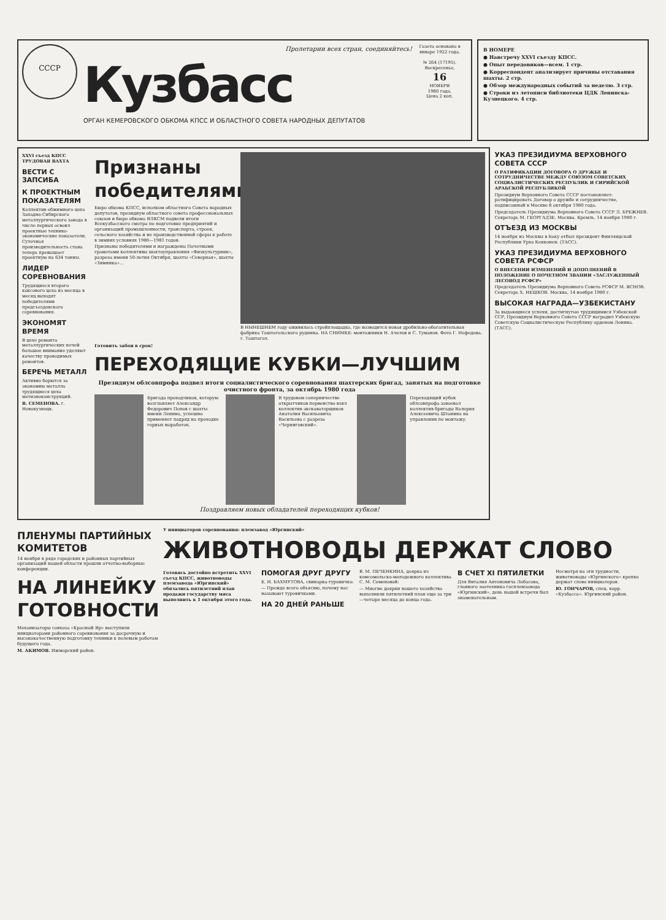СССР
Пролетарии всех стран, соединяйтесь!
Кузбасс
ОРГАН КЕМЕРОВСКОГО ОБКОМА КПСС И ОБЛАСТНОГО СОВЕТА НАРОДНЫХ ДЕПУТАТОВ
Газета основана в январе 1922 года.
№ 264 (17195).
Воскресенье,
16
НОЯБРЯ
1980 года.
Цена 2 коп.
В НОМЕРЕ
● Навстречу XXVI съезду КПСС.
● Опыт передовиков—всем. 1 стр.
● Корреспондент анализирует причины отставания шахты. 2 стр.
● Обзор международных событий за неделю. 3 стр.
● Строки из летописи библиотеки ЦДК Ленинска-Кузнецкого. 4 стр.
XXVI съезд КПСС ТРУДОВАЯ ВАХТА
ВЕСТИ С ЗАПСИБА
К ПРОЕКТНЫМ ПОКАЗАТЕЛЯМ
Коллектив обжимного цеха Западно-Сибирского металлургического завода в числе первых освоил проектные технико-экономические показатели. Суточная производительность стана теперь превышает проектную на 634 тонны.
ЛИДЕР СОРЕВНОВАНИЯ
Трудящиеся второго коксового цеха из месяца в месяц выходят победителями предсъездовского соревнования.
ЭКОНОМЯТ ВРЕМЯ
В цехе ремонта металлургических печей большое внимание уделяют качеству проводимых ремонтов.
БЕРЕЧЬ МЕТАЛЛ
Активно борются за экономию металла трудящиеся цеха метизноконструкций.
В. СЕМЕНОВА. г. Новокузнецк.
Признаны победителями
Бюро обкома КПСС, исполком областного Совета народных депутатов, президиум областного совета профессиональных союзов и бюро обкома ВЛКСМ подвели итоги Всекузбасского смотра по подготовке предприятий и организаций промышленности, транспорта, строек, сельского хозяйства и не производственной сферы к работе в зимних условиях 1980—1981 годов.
Признаны победителями и награждены Почетными грамотами коллективы шахтоуправления «Физкультурник», разреза имени 50-летия Октября, шахты «Северная», шахты «Зиминка»...
В НЫНЕШНЕМ году оживилась стройплощадка, где возводится новая дробильно-обогатительная фабрика Таштагольского рудника. НА СНИМКЕ: монтажники Н. Ачелов и С. Туманов. Фото Г. Нефедова. г. Таштагол.
Готовить забои в срок!
ПЕРЕХОДЯЩИЕ КУБКИ—ЛУЧШИМ
Президиум облсовпрофа подвел итоги социалистического соревнования шахтерских бригад, занятых на подготовке очистного фронта, за октябрь 1980 года
Бригада проходчиков, которую возглавляет Александр Федорович Попов с шахты имени Ленина, успешно применяет подряд на проходке горных выработок.
В трудовом соперничестве открытчиков первенство взял коллектив экскаваторщиков Анатолия Васильевича Васильева с разреза «Черниговский».
Переходящий кубок облсовпрофа завоевал коллектив бригады Валерия Алексеевича Штанина на управлении по монтажу.
Поздравляем новых обладателей переходящих кубков!
УКАЗ ПРЕЗИДИУМА ВЕРХОВНОГО СОВЕТА СССР
О РАТИФИКАЦИИ ДОГОВОРА О ДРУЖБЕ И СОТРУДНИЧЕСТВЕ МЕЖДУ СОЮЗОМ СОВЕТСКИХ СОЦИАЛИСТИЧЕСКИХ РЕСПУБЛИК И СИРИЙСКОЙ АРАБСКОЙ РЕСПУБЛИКОЙ
Президиум Верховного Совета СССР постановляет: ратифицировать Договор о дружбе и сотрудничестве, подписанный в Москве 8 октября 1980 года.
Председатель Президиума Верховного Совета СССР Л. БРЕЖНЕВ. Секретарь М. ГЕОРГАДЗЕ. Москва. Кремль. 14 ноября 1980 г.
ОТЪЕЗД ИЗ МОСКВЫ
14 ноября из Москвы в Баку отбыл президент Финляндской Республики Урхо Кекконен. (ТАСС).
УКАЗ ПРЕЗИДИУМА ВЕРХОВНОГО СОВЕТА РСФСР
О ВНЕСЕНИИ ИЗМЕНЕНИЙ И ДОПОЛНЕНИЙ В ПОЛОЖЕНИЕ О ПОЧЕТНОМ ЗВАНИИ «ЗАСЛУЖЕННЫЙ ЛЕСОВОД РСФСР»
Председатель Президиума Верховного Совета РСФСР М. ЯСНОВ. Секретарь Х. НЕШКОВ. Москва, 14 ноября 1980 г.
ВЫСОКАЯ НАГРАДА—УЗБЕКИСТАНУ
За выдающиеся успехи, достигнутые трудящимися Узбекской ССР, Президиум Верховного Совета СССР наградил Узбекскую Советскую Социалистическую Республику орденом Ленина. (ТАСС).
ПЛЕНУМЫ ПАРТИЙНЫХ КОМИТЕТОВ
14 ноября в ряде городских и районных партийных организаций нашей области прошли отчетно-выборные конференции.
НА ЛИНЕЙКУ ГОТОВНОСТИ
Механизаторы совхоза «Красный Яр» выступили инициаторами районного соревнования за досрочную и высококачественную подготовку техники к полевым работам будущего года.
М. АКИМОВ. Ижморский район.
У инициаторов соревнования: племзавод «Юргинский»
ЖИВОТНОВОДЫ ДЕРЖАТ СЛОВО
Готовясь достойно встретить XXVI съезд КПСС, животноводы племзавода «Юргинский» обязались пятилетний план продажи государству мяса выполнить к 1 октября этого года.
ПОМОГАЯ ДРУГ ДРУГУ
Е. И. БАХМУТОВА, свинарка-туровичка:
— Прежде всего объясню, почему нас называют туровичками.
НА 20 ДНЕЙ РАНЬШЕ
В. М. ПЕЧЕНКИНА, доярка из комсомольско-молодежного коллектива С. М. Семеновой:
— Многие доярки нашего хозяйства выполнили пятилетний план еще за три—четыре месяца до конца года.
В СЧЕТ XI ПЯТИЛЕТКИ
Для Виталия Антоновича Лобасова, главного зоотехника госплемзавода «Юргинский», день нашей встречи был знаменательным.
Несмотря на эти трудности, животноводы «Юргинского» крепко держат слово инициаторов.
Ю. ГОНЧАРОВ, спец. корр. «Кузбасса». Юргинский район.